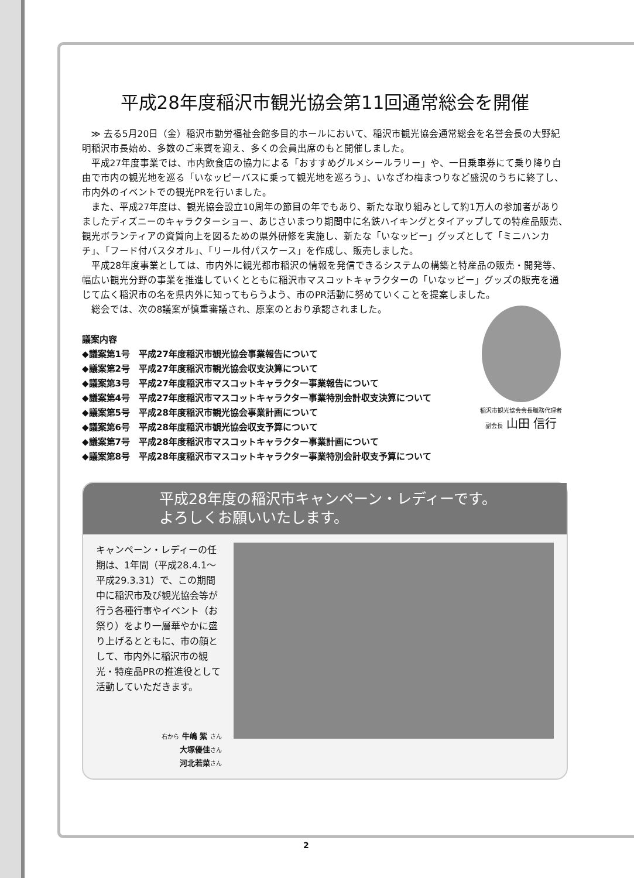平成28年度稲沢市観光協会第11回通常総会を開催
≫ 去る5月20日（金）稲沢市勤労福祉会館多目的ホールにおいて、稲沢市観光協会通常総会を名誉会長の大野紀明稲沢市長始め、多数のご来賓を迎え、多くの会員出席のもと開催しました。
平成27年度事業では、市内飲食店の協力による「おすすめグルメシールラリー」や、一日乗車券にて乗り降り自由で市内の観光地を巡る「いなッピーバスに乗って観光地を巡ろう」、いなざわ梅まつりなど盛況のうちに終了し、市内外のイベントでの観光PRを行いました。
また、平成27年度は、観光協会設立10周年の節目の年でもあり、新たな取り組みとして約1万人の参加者がありましたディズニーのキャラクターショー、あじさいまつり期間中に名鉄ハイキングとタイアップしての特産品販売、観光ボランティアの資質向上を図るための県外研修を実施し、新たな「いなッピー」グッズとして「ミニハンカチ」、「フード付バスタオル」、「リール付パスケース」を作成し、販売しました。
平成28年度事業としては、市内外に観光都市稲沢の情報を発信できるシステムの構築と特産品の販売・開発等、幅広い観光分野の事業を推進していくとともに稲沢市マスコットキャラクターの「いなッピー」グッズの販売を通じて広く稲沢市の名を県内外に知ってもらうよう、市のPR活動に努めていくことを提案しました。
総会では、次の8議案が慎重審議され、原案のとおり承認されました。
議案内容
◆議案第1号　平成27年度稲沢市観光協会事業報告について
◆議案第2号　平成27年度稲沢市観光協会収支決算について
◆議案第3号　平成27年度稲沢市マスコットキャラクター事業報告について
◆議案第4号　平成27年度稲沢市マスコットキャラクター事業特別会計収支決算について
◆議案第5号　平成28年度稲沢市観光協会事業計画について
◆議案第6号　平成28年度稲沢市観光協会収支予算について
◆議案第7号　平成28年度稲沢市マスコットキャラクター事業計画について
◆議案第8号　平成28年度稲沢市マスコットキャラクター事業特別会計収支予算について
稲沢市観光協会会長職務代理者
副会長 山田 信行
平成28年度の稲沢市キャンペーン・レディーです。
よろしくお願いいたします。
キャンペーン・レディーの任期は、1年間（平成28.4.1～平成29.3.31）で、この期間中に稲沢市及び観光協会等が行う各種行事やイベント（お祭り）をより一層華やかに盛り上げるとともに、市の顔として、市内外に稲沢市の観光・特産品PRの推進役として活動していただきます。
右から 牛嶋 紫 さん
大塚優佳さん
河北若菜さん
2